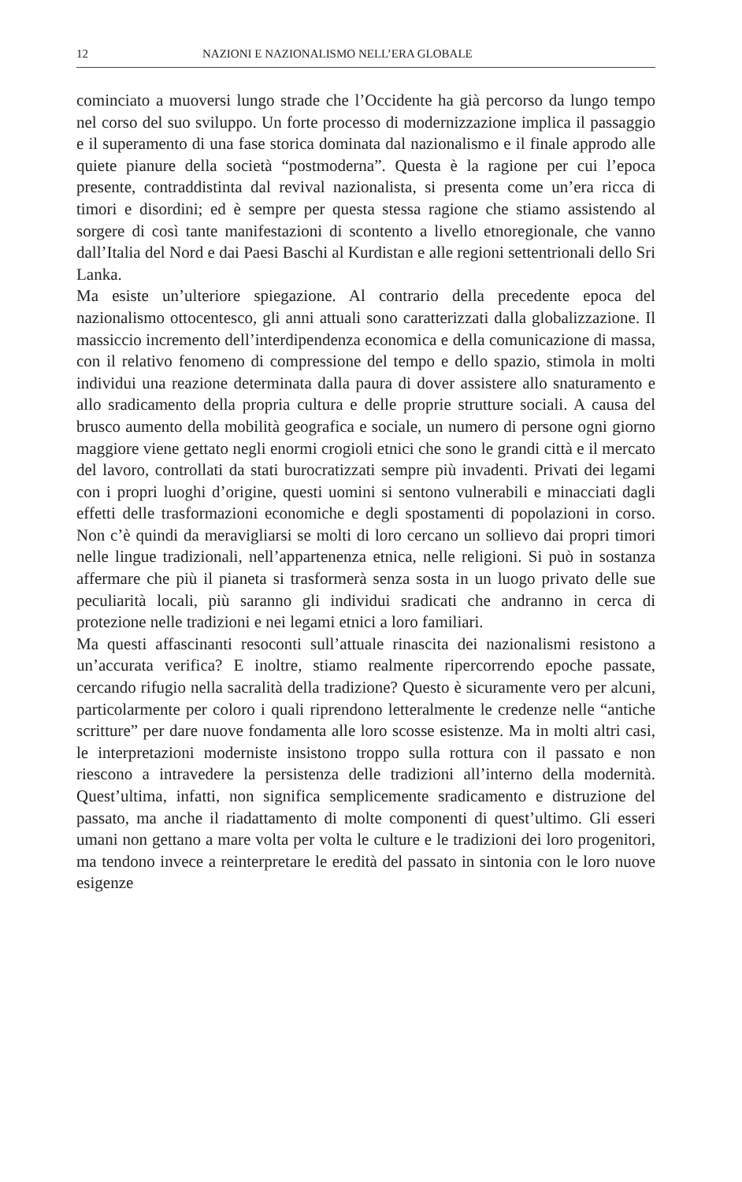12 NAZIONI E NAZIONALISMO NELL’ERA GLOBALE
cominciato a muoversi lungo strade che l’Occidente ha già percorso da lungo tempo nel corso del suo sviluppo. Un forte processo di modernizzazione implica il passaggio e il superamento di una fase storica dominata dal nazionalismo e il finale approdo alle quiete pianure della società “postmoderna”. Questa è la ragione per cui l’epoca presente, contraddistinta dal revival nazionalista, si presenta come un’era ricca di timori e disordini; ed è sempre per questa stessa ragione che stiamo assistendo al sorgere di così tante manifestazioni di scontento a livello etnoregionale, che vanno dall’Italia del Nord e dai Paesi Baschi al Kurdistan e alle regioni settentrionali dello Sri Lanka.
Ma esiste un’ulteriore spiegazione. Al contrario della precedente epoca del nazionalismo ottocentesco, gli anni attuali sono caratterizzati dalla globalizzazione. Il massiccio incremento dell’interdipendenza economica e della comunicazione di massa, con il relativo fenomeno di compressione del tempo e dello spazio, stimola in molti individui una reazione determinata dalla paura di dover assistere allo snaturamento e allo sradicamento della propria cultura e delle proprie strutture sociali. A causa del brusco aumento della mobilità geografica e sociale, un numero di persone ogni giorno maggiore viene gettato negli enormi crogioli etnici che sono le grandi città e il mercato del lavoro, controllati da stati burocratizzati sempre più invadenti. Privati dei legami con i propri luoghi d’origine, questi uomini si sentono vulnerabili e minacciati dagli effetti delle trasformazioni economiche e degli spostamenti di popolazioni in corso. Non c’è quindi da meravigliarsi se molti di loro cercano un sollievo dai propri timori nelle lingue tradizionali, nell’appartenenza etnica, nelle religioni. Si può in sostanza affermare che più il pianeta si trasformerà senza sosta in un luogo privato delle sue peculiarità locali, più saranno gli individui sradicati che andranno in cerca di protezione nelle tradizioni e nei legami etnici a loro familiari.
Ma questi affascinanti resoconti sull’attuale rinascita dei nazionalismi resistono a un’accurata verifica? E inoltre, stiamo realmente ripercorrendo epoche passate, cercando rifugio nella sacralità della tradizione? Questo è sicuramente vero per alcuni, particolarmente per coloro i quali riprendono letteralmente le credenze nelle “antiche scritture” per dare nuove fondamenta alle loro scosse esistenze. Ma in molti altri casi, le interpretazioni moderniste insistono troppo sulla rottura con il passato e non riescono a intravedere la persistenza delle tradizioni all’interno della modernità. Quest’ultima, infatti, non significa semplicemente sradicamento e distruzione del passato, ma anche il riadattamento di molte componenti di quest’ultimo. Gli esseri umani non gettano a mare volta per volta le culture e le tradizioni dei loro progenitori, ma tendono invece a reinterpretare le eredità del passato in sintonia con le loro nuove esigenze